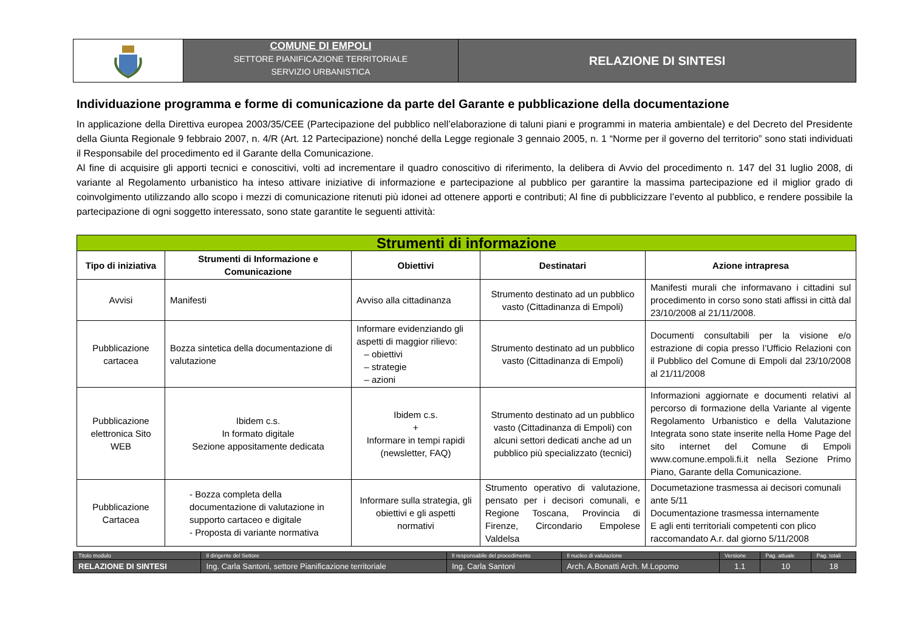COMUNE DI EMPOLI
SETTORE PIANIFICAZIONE TERRITORIALE
SERVIZIO URBANISTICA
RELAZIONE DI SINTESI
Individuazione programma e forme di comunicazione da parte del Garante e pubblicazione della documentazione
In applicazione della Direttiva europea 2003/35/CEE (Partecipazione del pubblico nell’elaborazione di taluni piani e programmi in materia ambientale) e del Decreto del Presidente della Giunta Regionale 9 febbraio 2007, n. 4/R (Art. 12 Partecipazione) nonché della Legge regionale 3 gennaio 2005, n. 1 “Norme per il governo del territorio” sono stati individuati il Responsabile del procedimento ed il Garante della Comunicazione.
Al fine di acquisire gli apporti tecnici e conoscitivi, volti ad incrementare il quadro conoscitivo di riferimento, la delibera di Avvio del procedimento n. 147 del 31 luglio 2008, di variante al Regolamento urbanistico ha inteso attivare iniziative di informazione e partecipazione al pubblico per garantire la massima partecipazione ed il miglior grado di coinvolgimento utilizzando allo scopo i mezzi di comunicazione ritenuti più idonei ad ottenere apporti e contributi; Al fine di pubblicizzare l’evento al pubblico, e rendere possibile la partecipazione di ogni soggetto interessato, sono state garantite le seguenti attività:
| Strumenti di informazione | | | | |
| Tipo di iniziativa | Strumenti di Informazione e Comunicazione | Obiettivi | Destinatari | Azione intrapresa |
| Avvisi | Manifesti | Avviso alla cittadinanza | Strumento destinato ad un pubblico vasto (Cittadinanza di Empoli) | Manifesti murali che informavano i cittadini sul procedimento in corso sono stati affissi in città dal 23/10/2008 al 21/11/2008. |
| Pubblicazione cartacea | Bozza sintetica della documentazione di valutazione | Informare evidenziando gli aspetti di maggior rilievo: – obiettivi – strategie – azioni | Strumento destinato ad un pubblico vasto (Cittadinanza di Empoli) | Documenti consultabili per la visione e/o estrazione di copia presso l’Ufficio Relazioni con il Pubblico del Comune di Empoli dal 23/10/2008 al 21/11/2008 |
| Pubblicazione elettronica Sito WEB | Ibidem c.s. In formato digitale Sezione appositamente dedicata | Ibidem c.s. + Informare in tempi rapidi (newsletter, FAQ) | Strumento destinato ad un pubblico vasto (Cittadinanza di Empoli) con alcuni settori dedicati anche ad un pubblico più specializzato (tecnici) | Informazioni aggiornate e documenti relativi al percorso di formazione della Variante al vigente Regolamento Urbanistico e della Valutazione Integrata sono state inserite nella Home Page del sito internet del Comune di Empoli www.comune.empoli.fi.it nella Sezione Primo Piano, Garante della Comunicazione. |
| Pubblicazione Cartacea | - Bozza completa della documentazione di valutazione in supporto cartaceo e digitale - Proposta di variante normativa | Informare sulla strategia, gli obiettivi e gli aspetti normativi | Strumento operativo di valutazione, pensato per i decisori comunali, e Regione Toscana, Provincia di Firenze, Circondario Empolese Valdelsa | Documetazione trasmessa ai decisori comunali ante 5/11 Documentazione trasmessa internamente E agli enti territoriali competenti con plico raccomandato A.r. dal giorno 5/11/2008 |
| Titolo modulo | Il dirigente del Settore | Il responsabile del procedimento | Il nucleo di valutazione | Versione | Pag. attuale | Pag. totali |
| RELAZIONE DI SINTESI | Ing. Carla Santoni, settore Pianificazione territoriale | Ing. Carla Santoni | Arch. A.Bonatti Arch. M.Lopomo | 1.1 | 10 | 18 |